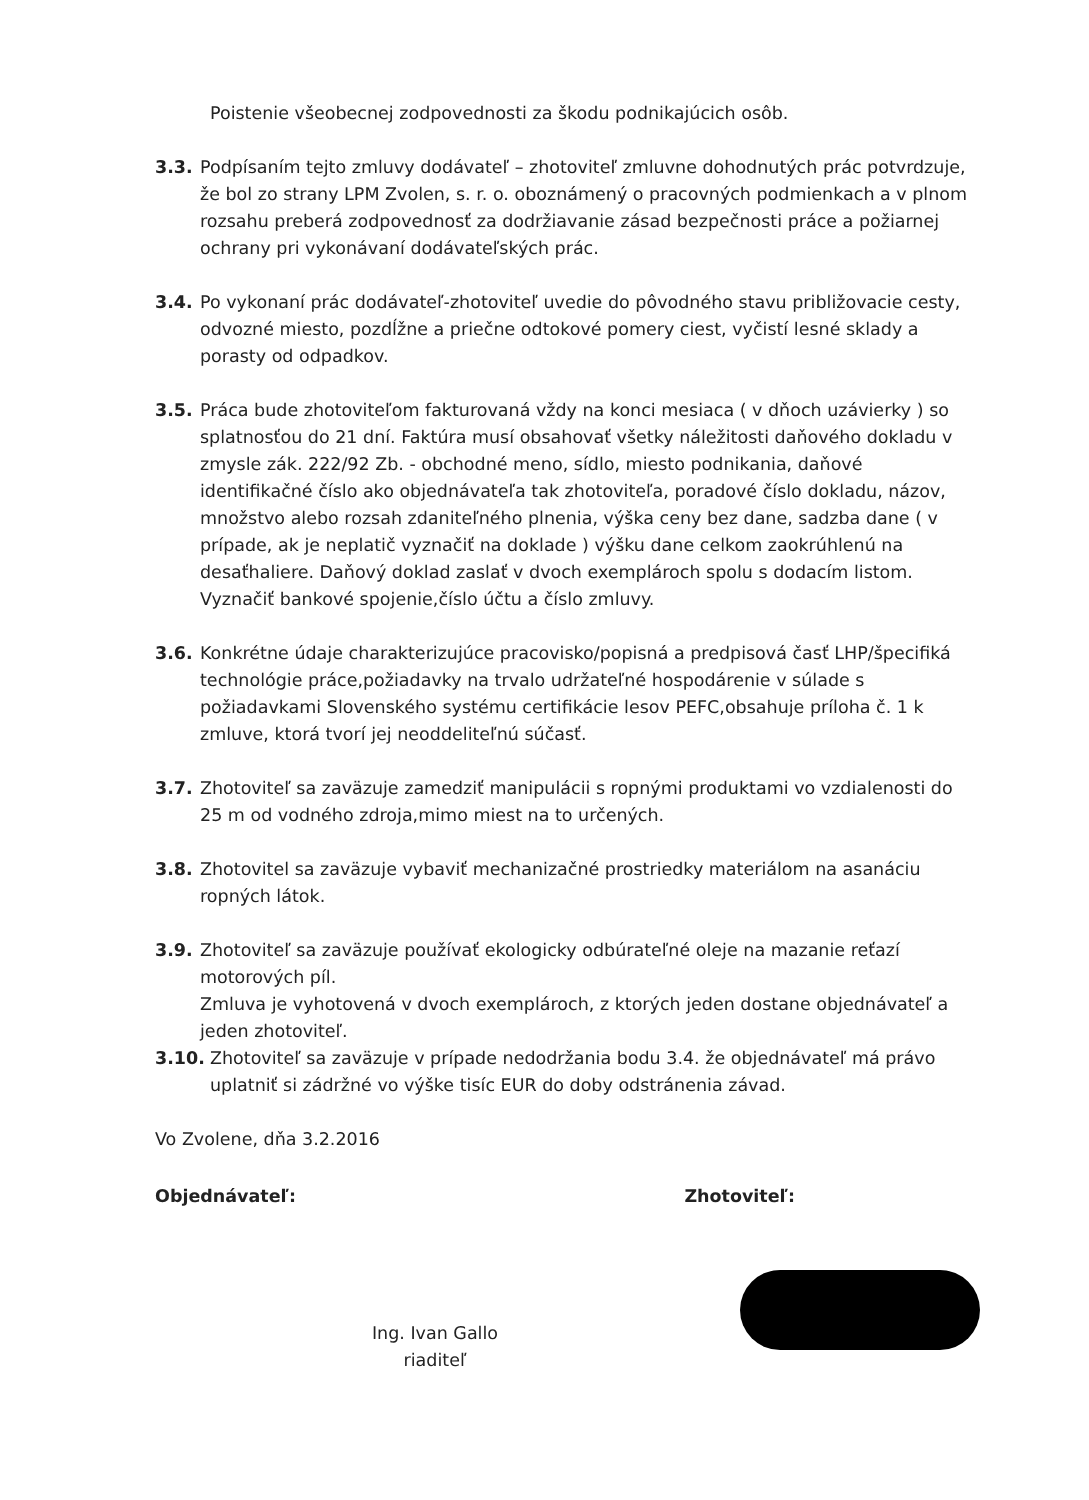Poistenie všeobecnej zodpovednosti za škodu podnikajúcich osôb.
3.3. Podpísaním tejto zmluvy dodávateľ – zhotoviteľ zmluvne dohodnutých prác potvrdzuje, že bol zo strany LPM Zvolen, s. r. o. oboznámený o pracovných podmienkach a v plnom rozsahu preberá zodpovednosť za dodržiavanie zásad bezpečnosti práce a požiarnej ochrany pri vykonávaní dodávateľských prác.
3.4. Po vykonaní prác dodávateľ-zhotoviteľ uvedie do pôvodného stavu približovacie cesty, odvozné miesto, pozdĺžne a priečne odtokové pomery ciest, vyčistí lesné sklady a porasty od odpadkov.
3.5. Práca bude zhotoviteľom fakturovaná vždy na konci mesiaca ( v dňoch uzávierky ) so splatnosťou do 21 dní. Faktúra musí obsahovať všetky náležitosti daňového dokladu v zmysle zák. 222/92 Zb. - obchodné meno, sídlo, miesto podnikania, daňové identifikačné číslo ako objednávateľa tak zhotoviteľa, poradové číslo dokladu, názov, množstvo alebo rozsah zdaniteľného plnenia, výška ceny bez dane, sadzba dane ( v prípade, ak je neplatič vyznačiť na doklade ) výšku dane celkom zaokrúhlenú na desaťhaliere. Daňový doklad zaslať v dvoch exemplároch spolu s dodacím listom. Vyznačiť bankové spojenie,číslo účtu a číslo zmluvy.
3.6. Konkrétne údaje charakterizujúce pracovisko/popisná a predpisová časť LHP/špecifiká technológie práce,požiadavky na trvalo udržateľné hospodárenie v súlade s požiadavkami Slovenského systému certifikácie lesov PEFC,obsahuje príloha č. 1 k zmluve, ktorá tvorí jej neoddeliteľnú súčasť.
3.7. Zhotoviteľ sa zaväzuje zamedziť manipulácii s ropnými produktami vo vzdialenosti do 25 m od vodného zdroja,mimo miest na to určených.
3.8. Zhotovitel sa zaväzuje vybaviť mechanizačné prostriedky materiálom na asanáciu ropných látok.
3.9. Zhotoviteľ sa zaväzuje používať ekologicky odbúrateľné oleje na mazanie reťazí motorových píl.
Zmluva je vyhotovená v dvoch exemplároch, z ktorých jeden dostane objednávateľ a jeden zhotoviteľ.
3.10. Zhotoviteľ sa zaväzuje v prípade nedodržania bodu 3.4. že objednávateľ má právo uplatniť si zádržné vo výške tisíc EUR do doby odstránenia závad.
Vo Zvolene, dňa 3.2.2016
Objednávateľ: Zhotoviteľ:
Ing. Ivan Gallo
riaditeľ